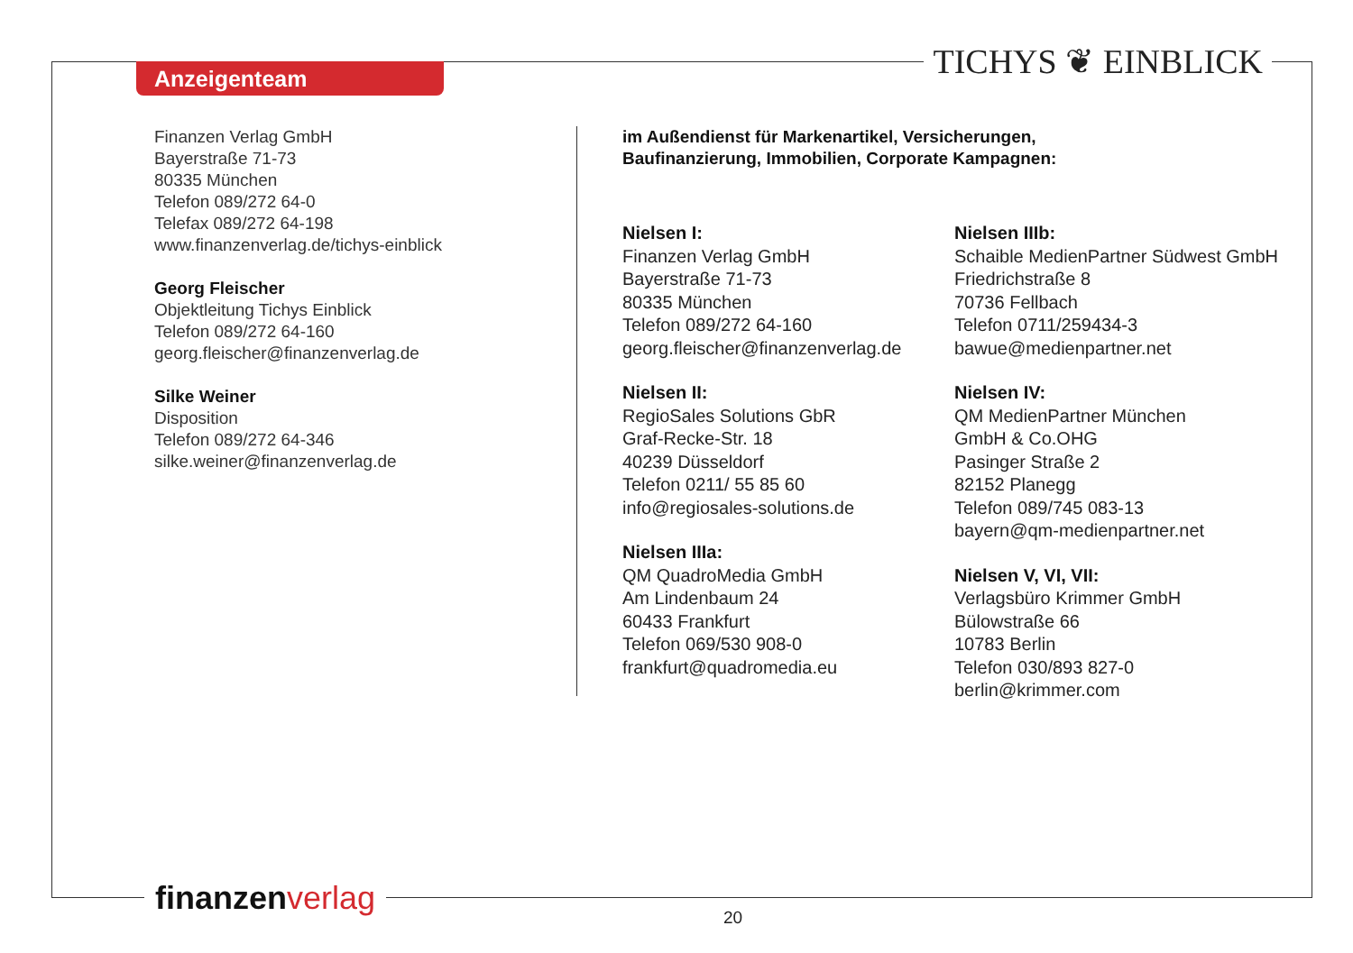Anzeigenteam TICHYS ❦ EINBLICK
Finanzen Verlag GmbH
Bayerstraße 71-73
80335 München
Telefon 089/272 64-0
Telefax 089/272 64-198
www.finanzenverlag.de/tichys-einblick
Georg Fleischer
Objektleitung Tichys Einblick
Telefon 089/272 64-160
georg.fleischer@finanzenverlag.de
Silke Weiner
Disposition
Telefon 089/272 64-346
silke.weiner@finanzenverlag.de
im Außendienst für Markenartikel, Versicherungen,
Baufinanzierung, Immobilien, Corporate Kampagnen:
Nielsen I:
Finanzen Verlag GmbH
Bayerstraße 71-73
80335 München
Telefon 089/272 64-160
georg.fleischer@finanzenverlag.de
Nielsen II:
RegioSales Solutions GbR
Graf-Recke-Str. 18
40239 Düsseldorf
Telefon 0211/ 55 85 60
info@regiosales-solutions.de
Nielsen IIIa:
QM QuadroMedia GmbH
Am Lindenbaum 24
60433 Frankfurt
Telefon 069/530 908-0
frankfurt@quadromedia.eu
Nielsen IIIb:
Schaible MedienPartner Südwest GmbH
Friedrichstraße 8
70736 Fellbach
Telefon 0711/259434-3
bawue@medienpartner.net
Nielsen IV:
QM MedienPartner München
GmbH & Co.OHG
Pasinger Straße 2
82152 Planegg
Telefon 089/745 083-13
bayern@qm-medienpartner.net
Nielsen V, VI, VII:
Verlagsbüro Krimmer GmbH
Bülowstraße 66
10783 Berlin
Telefon 030/893 827-0
berlin@krimmer.com
finanzen verlag
20